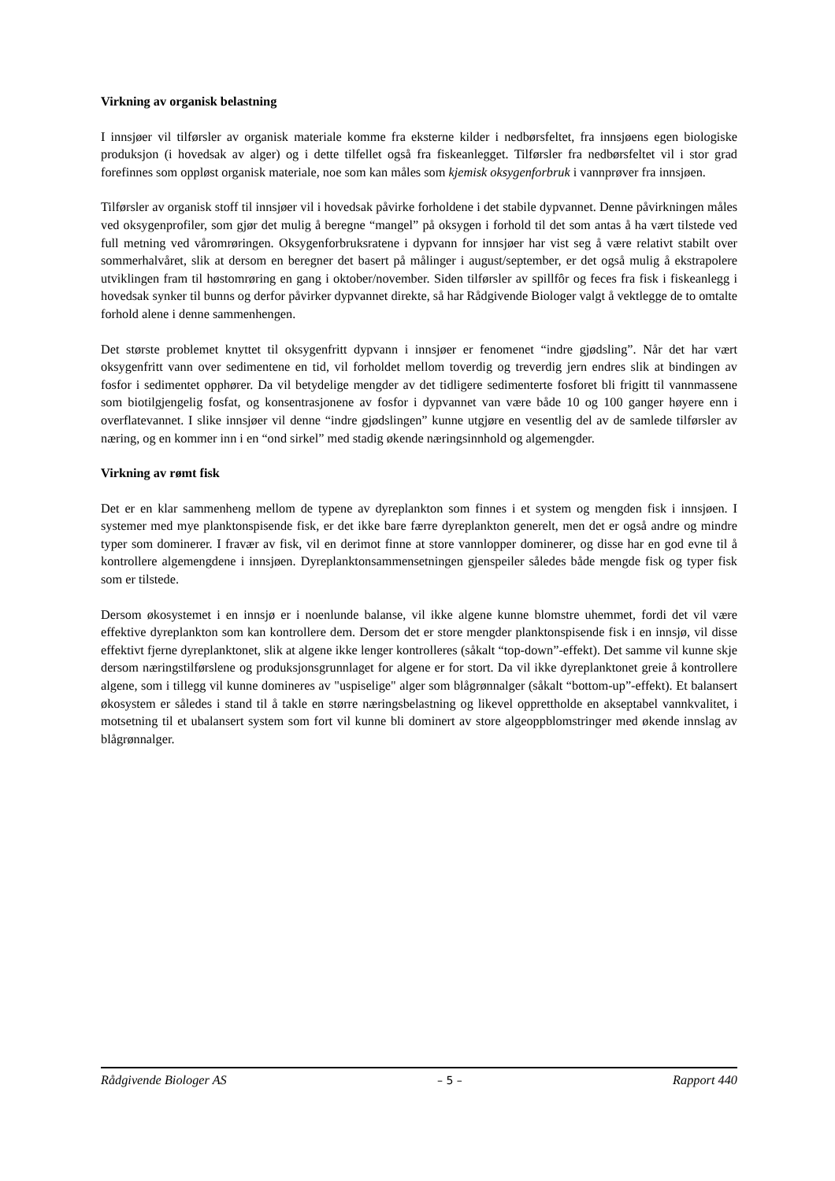Virkning av organisk belastning
I innsjøer vil tilførsler av organisk materiale komme fra eksterne kilder i nedbørsfeltet, fra innsjøens egen biologiske produksjon (i hovedsak av alger) og i dette tilfellet også fra fiskeanlegget. Tilførsler fra nedbørsfeltet vil i stor grad forefinnes som oppløst organisk materiale, noe som kan måles som kjemisk oksygenforbruk i vannprøver fra innsjøen.
Tilførsler av organisk stoff til innsjøer vil i hovedsak påvirke forholdene i det stabile dypvannet. Denne påvirkningen måles ved oksygenprofiler, som gjør det mulig å beregne “mangel” på oksygen i forhold til det som antas å ha vært tilstede ved full metning ved våromrøringen. Oksygenforbruksratene i dypvann for innsjøer har vist seg å være relativt stabilt over sommerhalvåret, slik at dersom en beregner det basert på målinger i august/september, er det også mulig å ekstrapolere utviklingen fram til høstomrøring en gang i oktober/november. Siden tilførsler av spillfôr og feces fra fisk i fiskeanlegg i hovedsak synker til bunns og derfor påvirker dypvannet direkte, så har Rådgivende Biologer valgt å vektlegge de to omtalte forhold alene i denne sammenhengen.
Det største problemet knyttet til oksygenfritt dypvann i innsjøer er fenomenet “indre gjødsling”. Når det har vært oksygenfritt vann over sedimentene en tid, vil forholdet mellom toverdig og treverdig jern endres slik at bindingen av fosfor i sedimentet opphører. Da vil betydelige mengder av det tidligere sedimenterte fosforet bli frigitt til vannmassene som biotilgjengelig fosfat, og konsentrasjonene av fosfor i dypvannet van være både 10 og 100 ganger høyere enn i overflatevannet. I slike innsjøer vil denne “indre gjødslingen” kunne utgjøre en vesentlig del av de samlede tilførsler av næring, og en kommer inn i en “ond sirkel” med stadig økende næringsinnhold og algemengder.
Virkning av rømt fisk
Det er en klar sammenheng mellom de typene av dyreplankton som finnes i et system og mengden fisk i innsjøen. I systemer med mye planktonspisende fisk, er det ikke bare færre dyreplankton generelt, men det er også andre og mindre typer som dominerer. I fravær av fisk, vil en derimot finne at store vannlopper dominerer, og disse har en god evne til å kontrollere algemengdene i innsjøen. Dyreplanktonsammensetningen gjenspeiler således både mengde fisk og typer fisk som er tilstede.
Dersom økosystemet i en innsjø er i noenlunde balanse, vil ikke algene kunne blomstre uhemmet, fordi det vil være effektive dyreplankton som kan kontrollere dem. Dersom det er store mengder planktonspisende fisk i en innsjø, vil disse effektivt fjerne dyreplanktonet, slik at algene ikke lenger kontrolleres (såkalt “top-down”-effekt). Det samme vil kunne skje dersom næringstilførslene og produksjonsgrunnlaget for algene er for stort. Da vil ikke dyreplanktonet greie å kontrollere algene, som i tillegg vil kunne domineres av "uspiselige" alger som blågrønnalger (såkalt “bottom-up”-effekt). Et balansert økosystem er således i stand til å takle en større næringsbelastning og likevel opprettholde en akseptabel vannkvalitet, i motsetning til et ubalansert system som fort vil kunne bli dominert av store algeoppblomstringer med økende innslag av blågrønnalger.
Rådgivende Biologer AS – 5 – Rapport 440